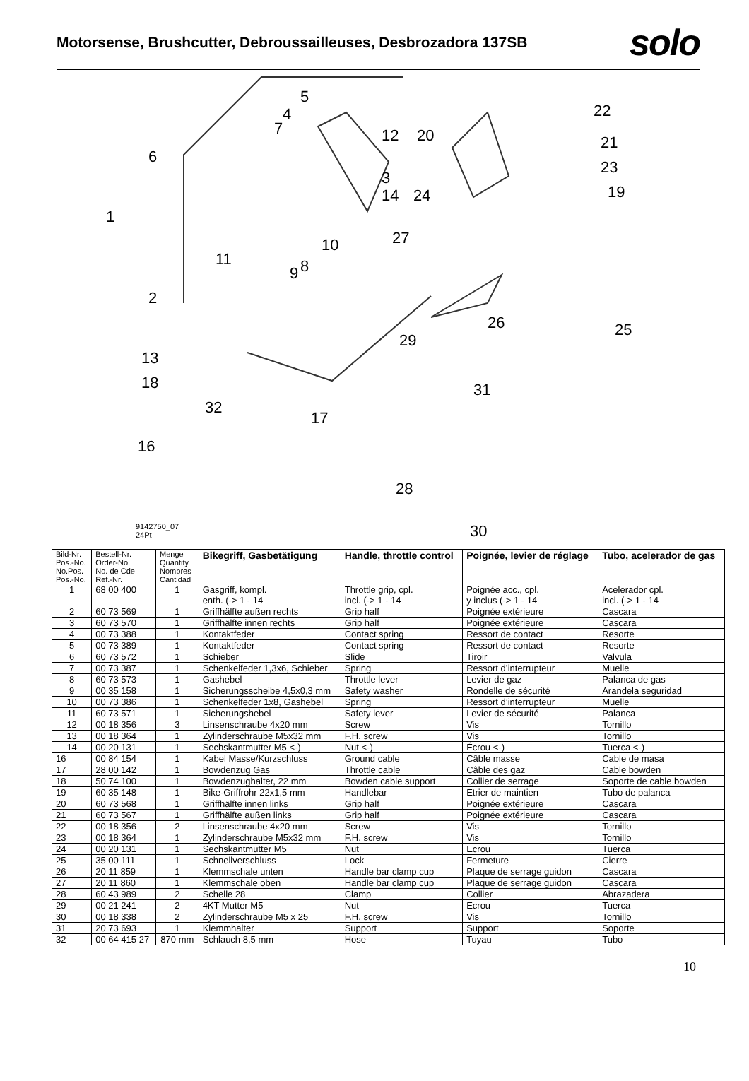Motorsense, Brushcutter, Debroussailleuses, Desbrozadora 137SB
solo
5
4
7
12
20
22
6
3
14
24
21
23
19
1
27
10
11
9
8
2
26
25
29
13
31
18
32
17
16
28
30
9142750_07
24Pt
| Bild-Nr. Pos.-No. No.Pos. Pos.-No. | Bestell-Nr. Order-No. No. de Cde Ref.-Nr. | Menge Quantity Nombres Cantidad | Bikegriff, Gasbetätigung | Handle, throttle control | Poignée, levier de réglage | Tubo, acelerador de gas |
| --- | --- | --- | --- | --- | --- | --- |
| 1 | 68 00 400 | 1 | Gasgriff, kompl. enth. (-> 1 - 14 | Throttle grip, cpl. incl. (-> 1 - 14 | Poignée acc., cpl. y inclus (-> 1 - 14 | Acelerador cpl. incl. (-> 1 - 14 |
| 2 | 60 73 569 | 1 | Griffhälfte außen rechts | Grip half | Poignée extérieure | Cascara |
| 3 | 60 73 570 | 1 | Griffhälfte innen rechts | Grip half | Poignée extérieure | Cascara |
| 4 | 00 73 388 | 1 | Kontaktfeder | Contact spring | Ressort de contact | Resorte |
| 5 | 00 73 389 | 1 | Kontaktfeder | Contact spring | Ressort de contact | Resorte |
| 6 | 60 73 572 | 1 | Schieber | Slide | Tiroir | Valvula |
| 7 | 00 73 387 | 1 | Schenkelfeder 1,3x6, Schieber | Spring | Ressort d’interrupteur | Muelle |
| 8 | 60 73 573 | 1 | Gashebel | Throttle lever | Levier de gaz | Palanca de gas |
| 9 | 00 35 158 | 1 | Sicherungsscheibe 4,5x0,3 mm | Safety washer | Rondelle de sécurité | Arandela seguridad |
| 10 | 00 73 386 | 1 | Schenkelfeder 1x8, Gashebel | Spring | Ressort d’interrupteur | Muelle |
| 11 | 60 73 571 | 1 | Sicherungshebel | Safety lever | Levier de sécurité | Palanca |
| 12 | 00 18 356 | 3 | Linsenschraube 4x20 mm | Screw | Vis | Tornillo |
| 13 | 00 18 364 | 1 | Zylinderschraube M5x32 mm | F.H. screw | Vis | Tornillo |
| 14 | 00 20 131 | 1 | Sechskantmutter M5 <-) | Nut <-) | Écrou <-) | Tuerca <-) |
| 16 | 00 84 154 | 1 | Kabel Masse/Kurzschluss | Ground cable | Câble masse | Cable de masa |
| 17 | 28 00 142 | 1 | Bowdenzug Gas | Throttle cable | Câble des gaz | Cable bowden |
| 18 | 50 74 100 | 1 | Bowdenzughalter, 22 mm | Bowden cable support | Collier de serrage | Soporte de cable bowden |
| 19 | 60 35 148 | 1 | Bike-Griffrohr 22x1,5 mm | Handlebar | Etrier de maintien | Tubo de palanca |
| 20 | 60 73 568 | 1 | Griffhälfte innen links | Grip half | Poignée extérieure | Cascara |
| 21 | 60 73 567 | 1 | Griffhälfte außen links | Grip half | Poignée extérieure | Cascara |
| 22 | 00 18 356 | 2 | Linsenschraube 4x20 mm | Screw | Vis | Tornillo |
| 23 | 00 18 364 | 1 | Zylinderschraube M5x32 mm | F.H. screw | Vis | Tornillo |
| 24 | 00 20 131 | 1 | Sechskantmutter M5 | Nut | Ecrou | Tuerca |
| 25 | 35 00 111 | 1 | Schnellverschluss | Lock | Fermeture | Cierre |
| 26 | 20 11 859 | 1 | Klemmschale unten | Handle bar clamp cup | Plaque de serrage guidon | Cascara |
| 27 | 20 11 860 | 1 | Klemmschale oben | Handle bar clamp cup | Plaque de serrage guidon | Cascara |
| 28 | 60 43 989 | 2 | Schelle 28 | Clamp | Collier | Abrazadera |
| 29 | 00 21 241 | 2 | 4KT Mutter M5 | Nut | Ecrou | Tuerca |
| 30 | 00 18 338 | 2 | Zylinderschraube M5 x 25 | F.H. screw | Vis | Tornillo |
| 31 | 20 73 693 | 1 | Klemmhalter | Support | Support | Soporte |
| 32 | 00 64 415 27 | 870 mm | Schlauch 8,5 mm | Hose | Tuyau | Tubo |
10